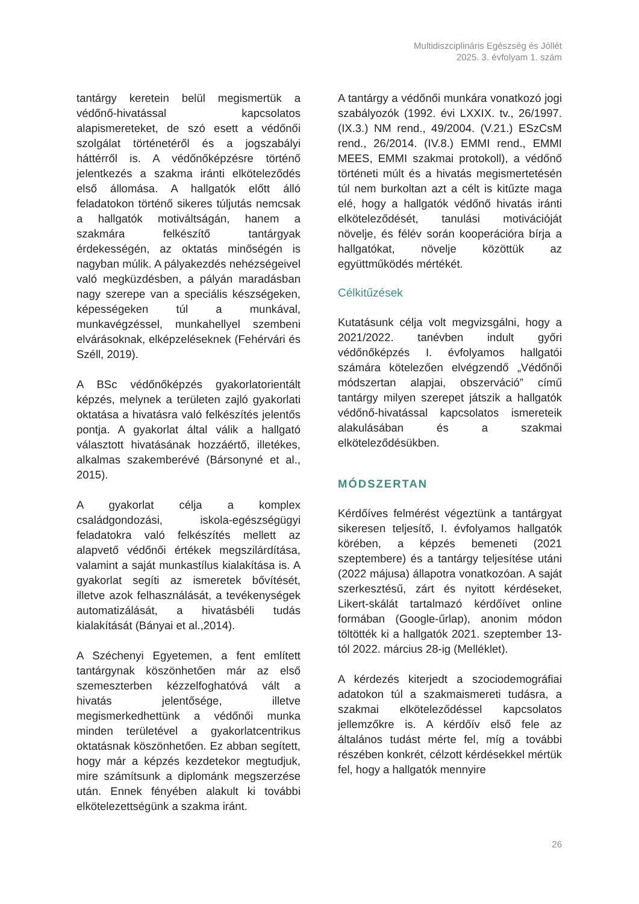Multidiszciplináris Egészség és Jóllét
2025. 3. évfolyam 1. szám
tantárgy keretein belül megismertük a védőnő-hivatással kapcsolatos alapismereteket, de szó esett a védőnői szolgálat történetéről és a jogszabályi háttérről is. A védőnőképzésre történő jelentkezés a szakma iránti elköteleződés első állomása. A hallgatók előtt álló feladatokon történő sikeres túljutás nemcsak a hallgatók motiváltságán, hanem a szakmára felkészítő tantárgyak érdekességén, az oktatás minőségén is nagyban múlik. A pályakezdés nehézségeivel való megküzdésben, a pályán maradásban nagy szerepe van a speciális készségeken, képességeken túl a munkával, munkavégzéssel, munkahellyel szembeni elvárásoknak, elképzeléseknek (Fehérvári és Széll, 2019).
A BSc védőnőképzés gyakorlatorientált képzés, melynek a területen zajló gyakorlati oktatása a hivatásra való felkészítés jelentős pontja. A gyakorlat által válik a hallgató választott hivatásának hozzáértő, illetékes, alkalmas szakemberévé (Bársonyné et al., 2015).
A gyakorlat célja a komplex családgondozási, iskola-egészségügyi feladatokra való felkészítés mellett az alapvető védőnői értékek megszilárdítása, valamint a saját munkastílus kialakítása is. A gyakorlat segíti az ismeretek bővítését, illetve azok felhasználását, a tevékenységek automatizálását, a hivatásbéli tudás kialakítását (Bányai et al.,2014).
A Széchenyi Egyetemen, a fent említett tantárgynak köszönhetően már az első szemeszterben kézzelfoghatóvá vált a hivatás jelentősége, illetve megismerkedhettünk a védőnői munka minden területével a gyakorlatcentrikus oktatásnak köszönhetően. Ez abban segített, hogy már a képzés kezdetekor megtudjuk, mire számítsunk a diplománk megszerzése után. Ennek fényében alakult ki további elkötelezettségünk a szakma iránt.
A tantárgy a védőnői munkára vonatkozó jogi szabályozók (1992. évi LXXIX. tv., 26/1997. (IX.3.) NM rend., 49/2004. (V.21.) ESzCsM rend., 26/2014. (IV.8.) EMMI rend., EMMI MEES, EMMI szakmai protokoll), a védőnő történeti múlt és a hivatás megismertetésén túl nem burkoltan azt a célt is kitűzte maga elé, hogy a hallgatók védőnő hivatás iránti elköteleződését, tanulási motivációját növelje, és félév során kooperációra bírja a hallgatókat, növelje közöttük az együttműködés mértékét.
Célkitűzések
Kutatásunk célja volt megvizsgálni, hogy a 2021/2022. tanévben indult győri védőnőképzés I. évfolyamos hallgatói számára kötelezően elvégzendő „Védőnői módszertan alapjai, obszerváció” című tantárgy milyen szerepet játszik a hallgatók védőnő-hivatással kapcsolatos ismereteik alakulásában és a szakmai elköteleződésükben.
MÓDSZERTAN
Kérdőíves felmérést végeztünk a tantárgyat sikeresen teljesítő, I. évfolyamos hallgatók körében, a képzés bemeneti (2021 szeptembere) és a tantárgy teljesítése utáni (2022 májusa) állapotra vonatkozóan. A saját szerkesztésű, zárt és nyitott kérdéseket, Likert-skálát tartalmazó kérdőívet online formában (Google-űrlap), anonim módon töltötték ki a hallgatók 2021. szeptember 13-tól 2022. március 28-ig (Melléklet).
A kérdezés kiterjedt a szociodemográfiai adatokon túl a szakmaismereti tudásra, a szakmai elköteleződéssel kapcsolatos jellemzőkre is. A kérdőív első fele az általános tudást mérte fel, míg a további részében konkrét, célzott kérdésekkel mértük fel, hogy a hallgatók mennyire
26